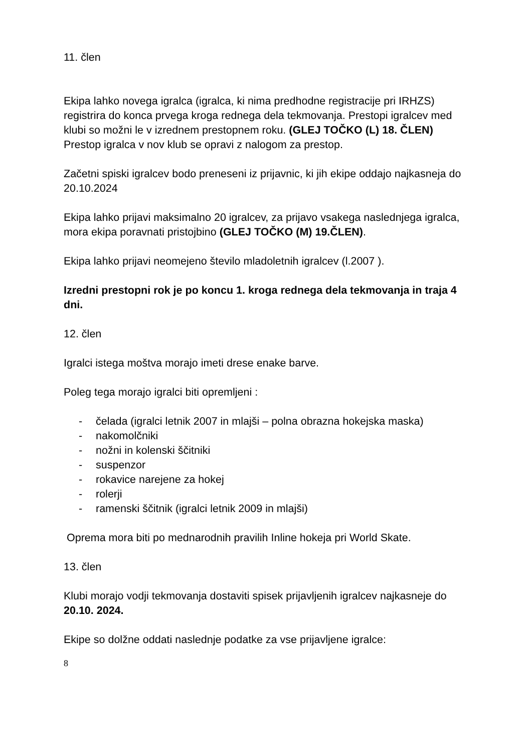11. člen
Ekipa lahko novega igralca (igralca, ki nima predhodne registracije pri IRHZS) registrira do konca prvega kroga rednega dela tekmovanja. Prestopi igralcev med klubi so možni le v izrednem prestopnem roku. (GLEJ TOČKO (L) 18. ČLEN)
Prestop igralca v nov klub se opravi z nalogom za prestop.
Začetni spiski igralcev bodo preneseni iz prijavnic, ki jih ekipe oddajo najkasneja do 20.10.2024
Ekipa lahko prijavi maksimalno 20 igralcev, za prijavo vsakega naslednjega igralca, mora ekipa poravnati pristojbino (GLEJ TOČKO (M) 19.ČLEN).
Ekipa lahko prijavi neomejeno število mladoletnih igralcev (l.2007 ).
Izredni prestopni rok je po koncu 1. kroga rednega dela tekmovanja in traja 4 dni.
12. člen
Igralci istega moštva morajo imeti drese enake barve.
Poleg tega morajo igralci biti opremljeni :
- čelada (igralci letnik 2007 in mlajši – polna obrazna hokejska maska)
- nakomolčniki
- nožni in kolenski ščitniki
- suspenzor
- rokavice narejene za hokej
- rolerji
- ramenski ščitnik (igralci letnik 2009 in mlajši)
Oprema mora biti po mednarodnih pravilih Inline hokeja pri World Skate.
13. člen
Klubi morajo vodji tekmovanja dostaviti spisek prijavljenih igralcev najkasneje do 20.10. 2024.
Ekipe so dolžne oddati naslednje podatke za vse prijavljene igralce:
8